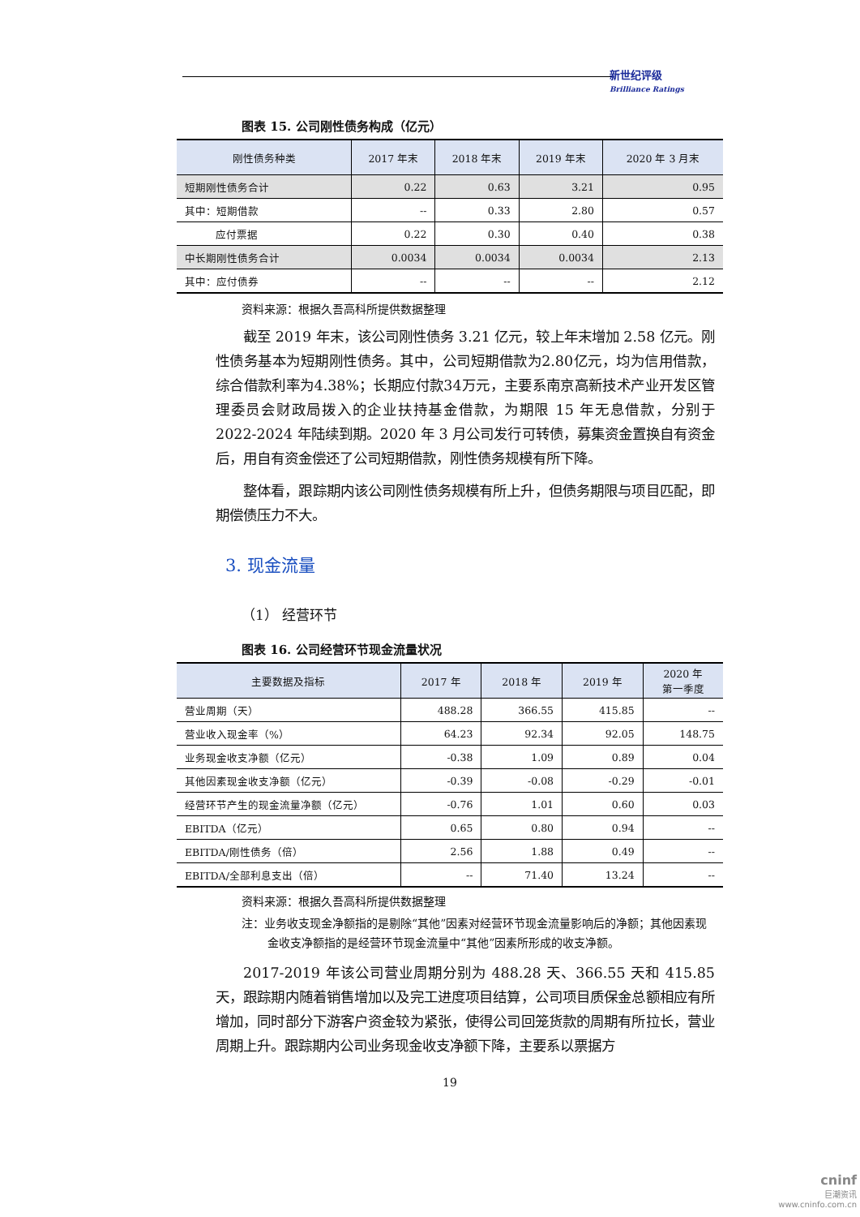新世纪评级
Brilliance Ratings
图表 15. 公司刚性债务构成（亿元）
| 刚性债务种类 | 2017 年末 | 2018 年末 | 2019 年末 | 2020 年 3 月末 |
| --- | --- | --- | --- | --- |
| 短期刚性债务合计 | 0.22 | 0.63 | 3.21 | 0.95 |
| 其中：短期借款 | -- | 0.33 | 2.80 | 0.57 |
| 应付票据 | 0.22 | 0.30 | 0.40 | 0.38 |
| 中长期刚性债务合计 | 0.0034 | 0.0034 | 0.0034 | 2.13 |
| 其中：应付债券 | -- | -- | -- | 2.12 |
资料来源：根据久吾高科所提供数据整理
截至 2019 年末，该公司刚性债务 3.21 亿元，较上年末增加 2.58 亿元。刚性债务基本为短期刚性债务。其中，公司短期借款为2.80亿元，均为信用借款，综合借款利率为4.38%；长期应付款34万元，主要系南京高新技术产业开发区管理委员会财政局拨入的企业扶持基金借款，为期限 15 年无息借款，分别于 2022-2024 年陆续到期。2020 年 3 月公司发行可转债，募集资金置换自有资金后，用自有资金偿还了公司短期借款，刚性债务规模有所下降。
整体看，跟踪期内该公司刚性债务规模有所上升，但债务期限与项目匹配，即期偿债压力不大。
3. 现金流量
（1） 经营环节
图表 16. 公司经营环节现金流量状况
| 主要数据及指标 | 2017 年 | 2018 年 | 2019 年 | 2020 年 第一季度 |
| --- | --- | --- | --- | --- |
| 营业周期（天） | 488.28 | 366.55 | 415.85 | -- |
| 营业收入现金率（%） | 64.23 | 92.34 | 92.05 | 148.75 |
| 业务现金收支净额（亿元） | -0.38 | 1.09 | 0.89 | 0.04 |
| 其他因素现金收支净额（亿元） | -0.39 | -0.08 | -0.29 | -0.01 |
| 经营环节产生的现金流量净额（亿元） | -0.76 | 1.01 | 0.60 | 0.03 |
| EBITDA（亿元） | 0.65 | 0.80 | 0.94 | -- |
| EBITDA/刚性债务（倍） | 2.56 | 1.88 | 0.49 | -- |
| EBITDA/全部利息支出（倍） | -- | 71.40 | 13.24 | -- |
资料来源：根据久吾高科所提供数据整理
注：业务收支现金净额指的是剔除“其他”因素对经营环节现金流量影响后的净额；其他因素现金收支净额指的是经营环节现金流量中“其他”因素所形成的收支净额。
2017-2019 年该公司营业周期分别为 488.28 天、366.55 天和 415.85 天，跟踪期内随着销售增加以及完工进度项目结算，公司项目质保金总额相应有所增加，同时部分下游客户资金较为紧张，使得公司回笼货款的周期有所拉长，营业周期上升。跟踪期内公司业务现金收支净额下降，主要系以票据方
19
cninf
巨潮资讯
www.cninfo.com.cn